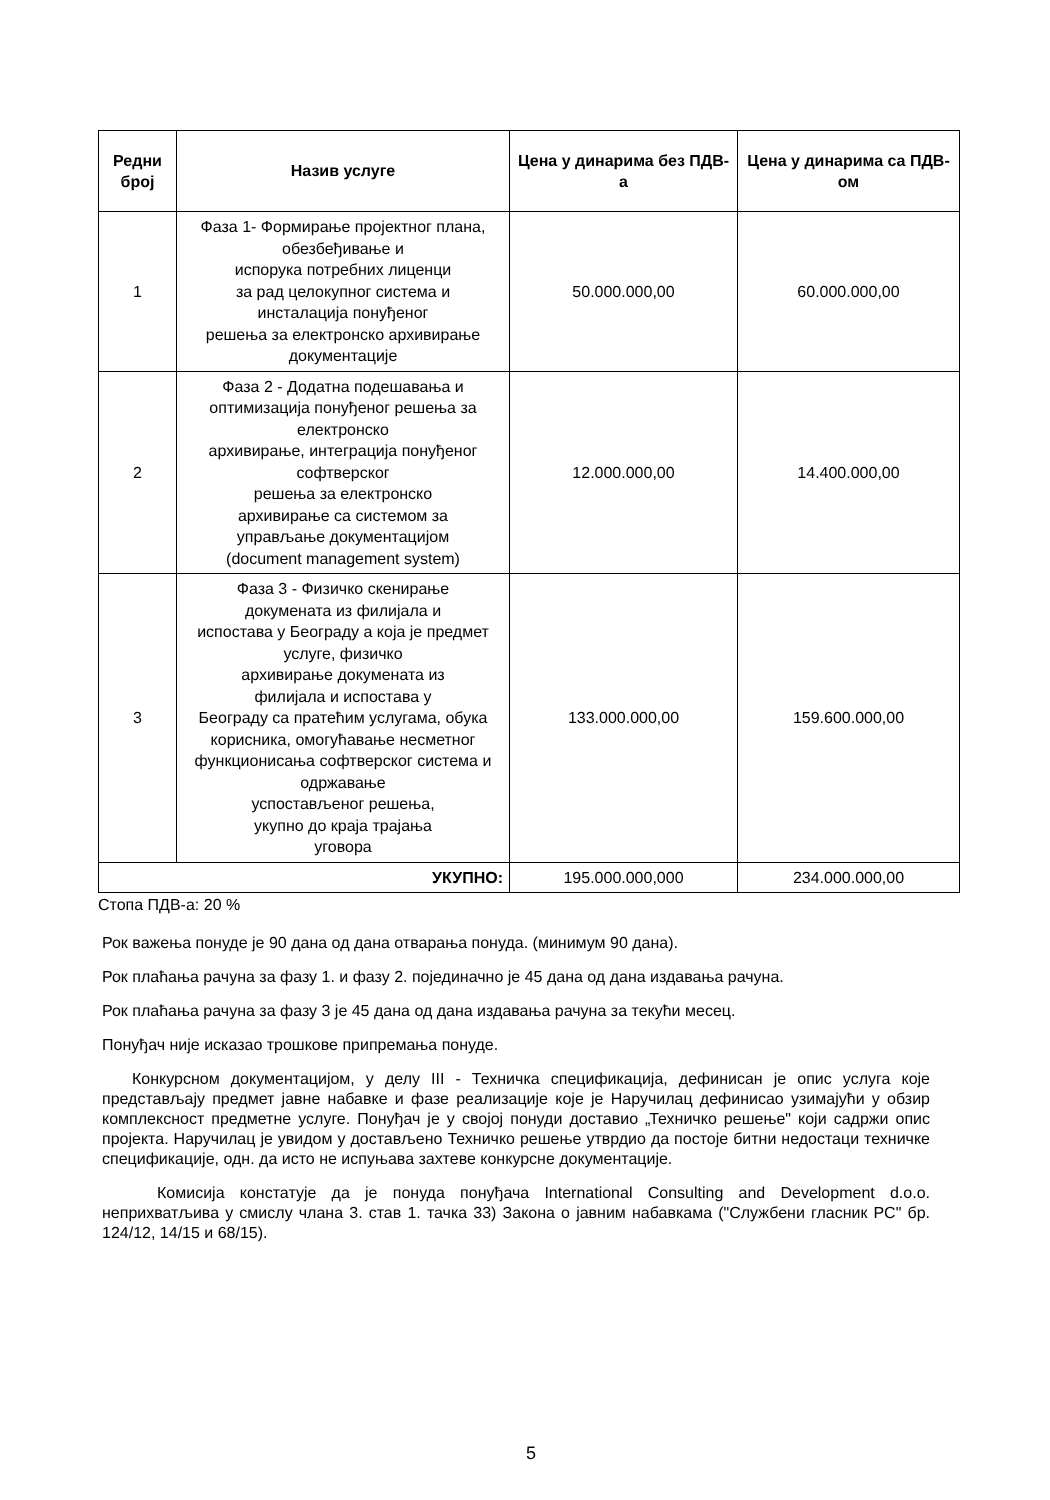| Редни број | Назив услуге | Цена у динарима без ПДВ-а | Цена у динарима са ПДВ-ом |
| --- | --- | --- | --- |
| 1 | Фаза 1- Формирање пројектног плана, обезбеђивање и испорука потребних лиценци за рад целокупног система и инсталација понуђеног решења за електронско архивирање документације | 50.000.000,00 | 60.000.000,00 |
| 2 | Фаза 2 - Додатна подешавања и оптимизација понуђеног решења за електронско архивирање, интеграција понуђеног софтверског решења за електронско архивирање са системом за управљање документацијом (document management system) | 12.000.000,00 | 14.400.000,00 |
| 3 | Фаза 3 - Физичко скенирање докумената из филијала и испостава у Београду а која је предмет услуге, физичко архивирање докумената из филијала и испостава у Београду са пратећим услугама, обука корисника, омогућавање несметног функционисања софтверског система и одржавање успостављеног решења, укупно до краја трајања уговора | 133.000.000,00 | 159.600.000,00 |
| УКУПНО: | | 195.000.000,000 | 234.000.000,00 |
Стопа ПДВ-а: 20 %
Рок важења понуде је 90 дана од дана отварања понуда. (минимум 90 дана).
Рок плаћања рачуна за фазу 1. и фазу 2. појединачно је 45 дана од дана издавања рачуна.
Рок плаћања рачуна за фазу 3 је 45 дана од дана издавања рачуна за текући месец.
Понуђач није исказао трошкове припремања понуде.
Конкурсном документацијом, у делу III - Техничка спецификација, дефинисан је опис услуга које представљају предмет јавне набавке и фазе реализације које је Наручилац дефинисао узимајући у обзир комплексност предметне услуге. Понуђач је у својој понуди доставио „Техничко решење" који садржи опис пројекта. Наручилац је увидом у достављено Техничко решење утврдио да постоје битни недостаци техничке спецификације, одн. да исто не испуњава захтеве конкурсне документације.
Комисија констатује да је понуда понуђача International Consulting and Development d.o.o. неприхватљива у смислу члана 3. став 1. тачка 33) Закона о јавним набавкама ("Службени гласник РС" бр. 124/12, 14/15 и 68/15).
5